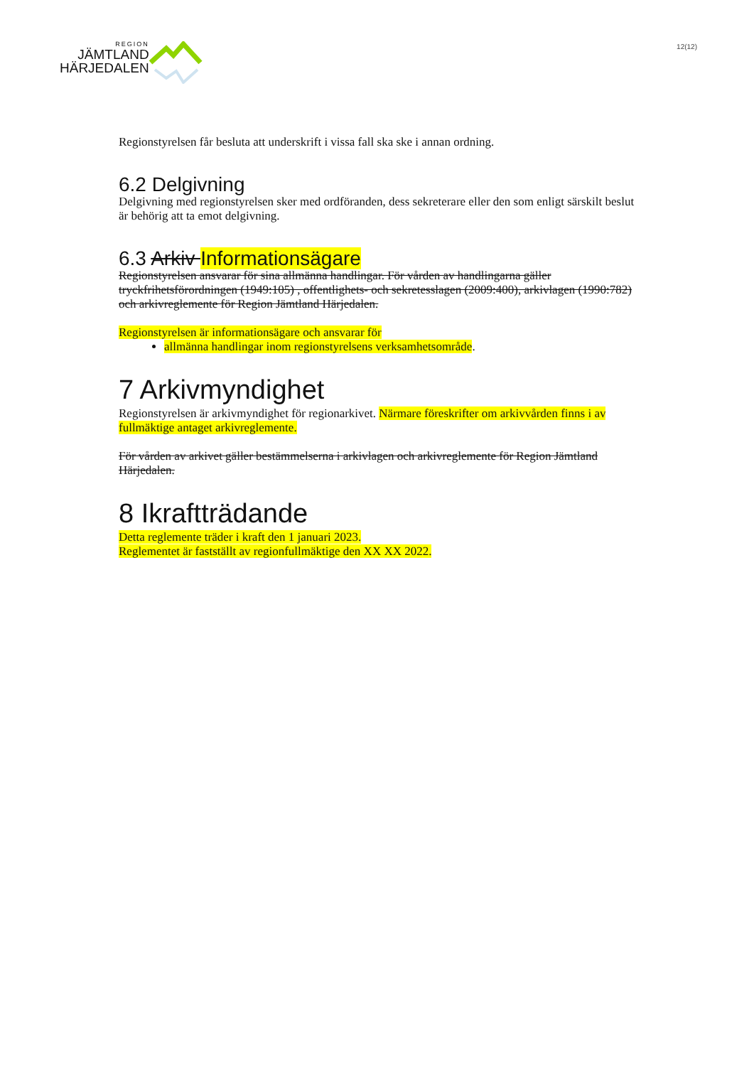REGION
JÄMTLAND
HÄRJEDALEN
12(12)
Regionstyrelsen får besluta att underskrift i vissa fall ska ske i annan ordning.
6.2 Delgivning
Delgivning med regionstyrelsen sker med ordföranden, dess sekreterare eller den som enligt särskilt beslut är behörig att ta emot delgivning.
6.3 Arkiv Informationsägare
Regionstyrelsen ansvarar för sina allmänna handlingar. För vården av handlingarna gäller tryckfrihetsförordningen (1949:105) , offentlighets- och sekretesslagen (2009:400), arkivlagen (1990:782) och arkivreglemente för Region Jämtland Härjedalen.
Regionstyrelsen är informationsägare och ansvarar för
allmänna handlingar inom regionstyrelsens verksamhetsområde.
7 Arkivmyndighet
Regionstyrelsen är arkivmyndighet för regionarkivet. Närmare föreskrifter om arkivvården finns i av fullmäktige antaget arkivreglemente.
För vården av arkivet gäller bestämmelserna i arkivlagen och arkivreglemente för Region Jämtland Härjedalen.
8 Ikraftträdande
Detta reglemente träder i kraft den 1 januari 2023.
Reglementet är fastställt av regionfullmäktige den XX XX 2022.